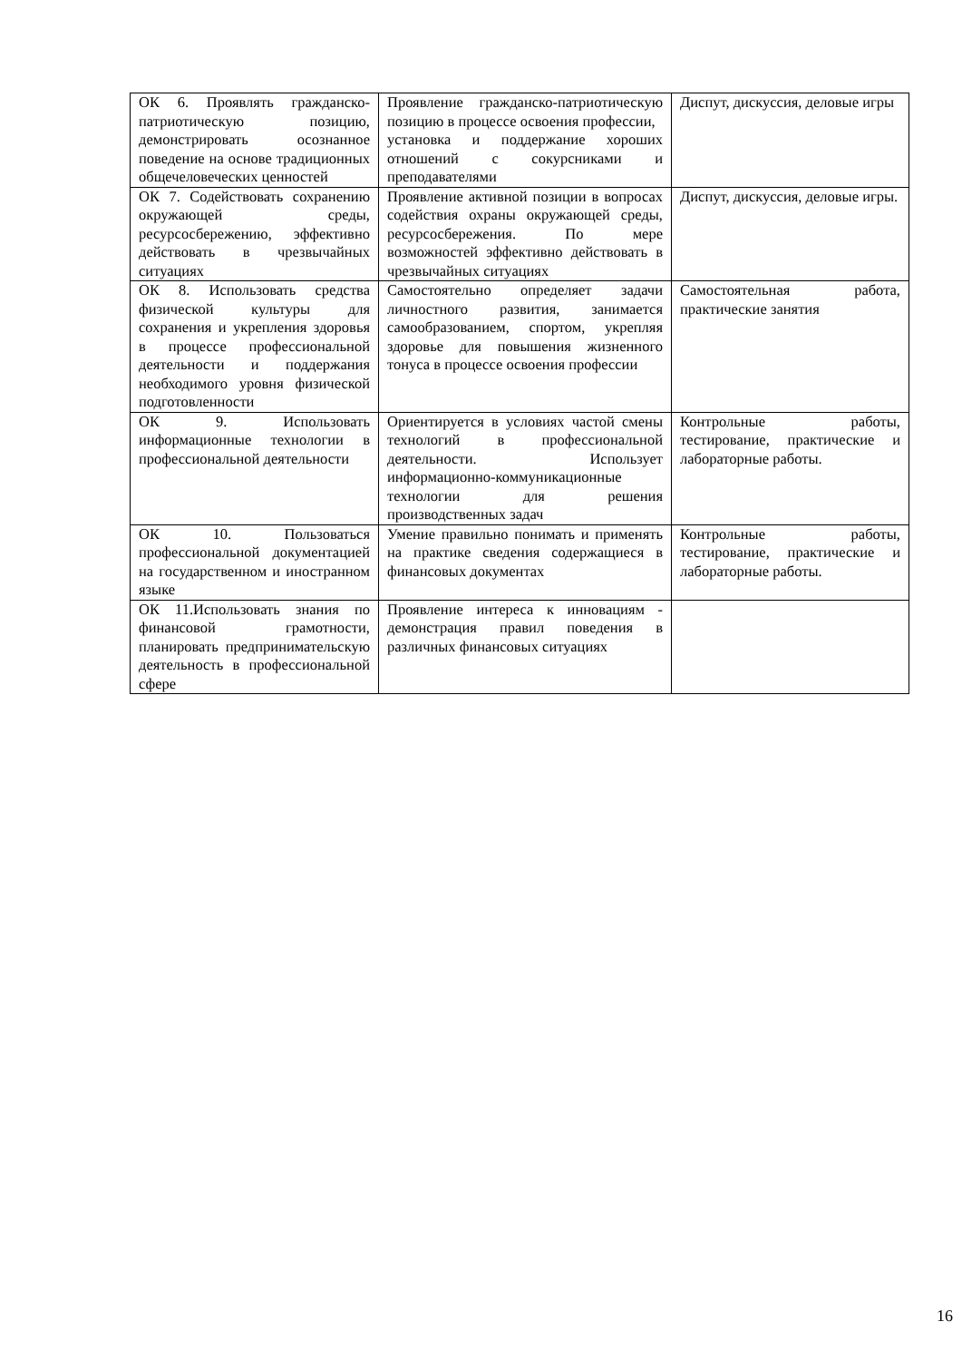| ОК 6. Проявлять гражданско-патриотическую позицию, демонстрировать осознанное поведение на основе традиционных общечеловеческих ценностей | Проявление гражданско-патриотическую позицию в процессе освоения профессии, установка и поддержание хороших отношений с сокурсниками и преподавателями | Диспут, дискуссия, деловые игры |
| ОК 7. Содействовать сохранению окружающей среды, ресурсосбережению, эффективно действовать в чрезвычайных ситуациях | Проявление активной позиции в вопросах содействия охраны окружающей среды, ресурсосбережения. По мере возможностей эффективно действовать в чрезвычайных ситуациях | Диспут, дискуссия, деловые игры. |
| ОК 8. Использовать средства физической культуры для сохранения и укрепления здоровья в процессе профессиональной деятельности и поддержания необходимого уровня физической подготовленности | Самостоятельно определяет задачи личностного развития, занимается самообразованием, спортом, укрепляя здоровье для повышения жизненного тонуса в процессе освоения профессии | Самостоятельная работа, практические занятия |
| ОК 9. Использовать информационные технологии в профессиональной деятельности | Ориентируется в условиях частой смены технологий в профессиональной деятельности. Использует информационно-коммуникационные технологии для решения производственных задач | Контрольные работы, тестирование, практические и лабораторные работы. |
| ОК 10. Пользоваться профессиональной документацией на государственном и иностранном языке | Умение правильно понимать и применять на практике сведения содержащиеся в финансовых документах | Контрольные работы, тестирование, практические и лабораторные работы. |
| ОК 11.Использовать знания по финансовой грамотности, планировать предпринимательскую деятельность в профессиональной сфере | Проявление интереса к инновациям - демонстрация правил поведения в различных финансовых ситуациях | |
16